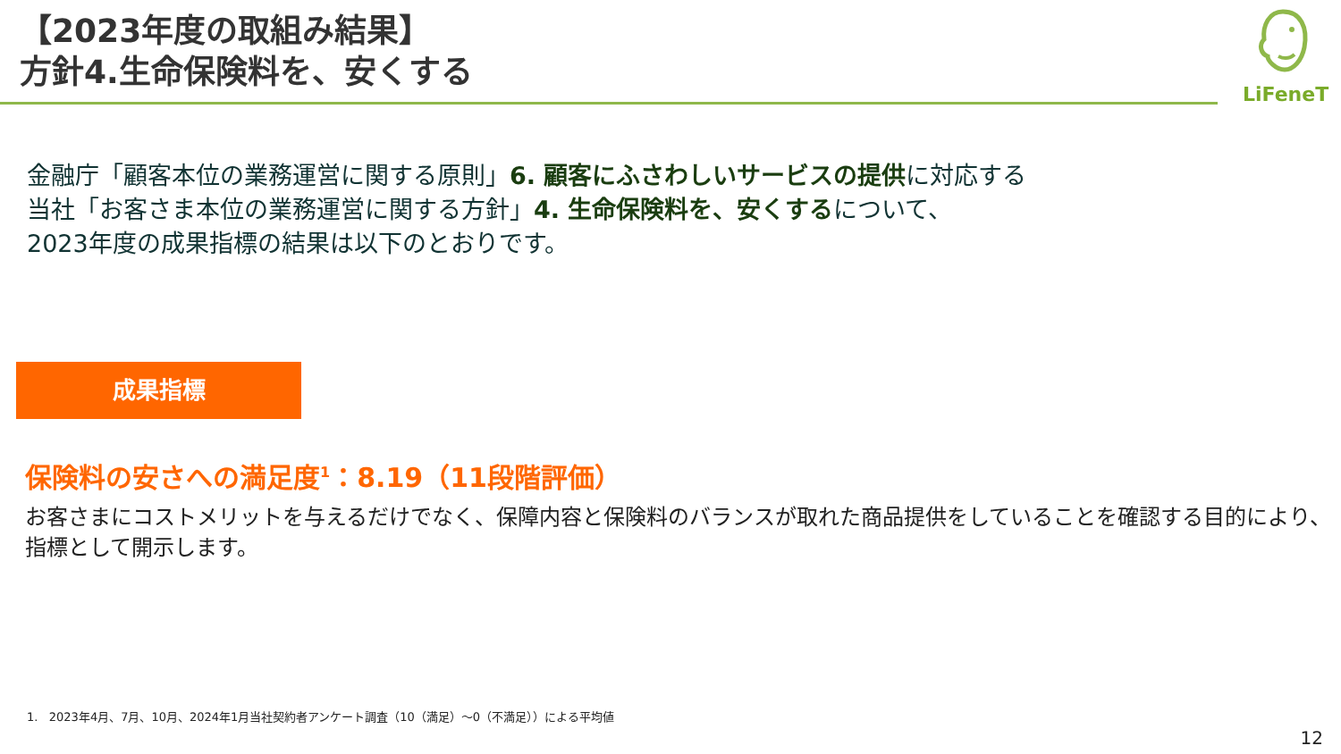【2023年度の取組み結果】
方針4.生命保険料を、安くする
LiFeneT
金融庁「顧客本位の業務運営に関する原則」6. 顧客にふさわしいサービスの提供に対応する
当社「お客さま本位の業務運営に関する方針」4. 生命保険料を、安くするについて、
2023年度の成果指標の結果は以下のとおりです。
成果指標
保険料の安さへの満足度<sup>1</sup>：8.19（11段階評価）
お客さまにコストメリットを与えるだけでなく、保障内容と保険料のバランスが取れた商品提供をしていることを確認する目的により、
指標として開示します。
1. 2023年4月、7月、10月、2024年1月当社契約者アンケート調査（10（満足）～0（不満足））による平均値
12